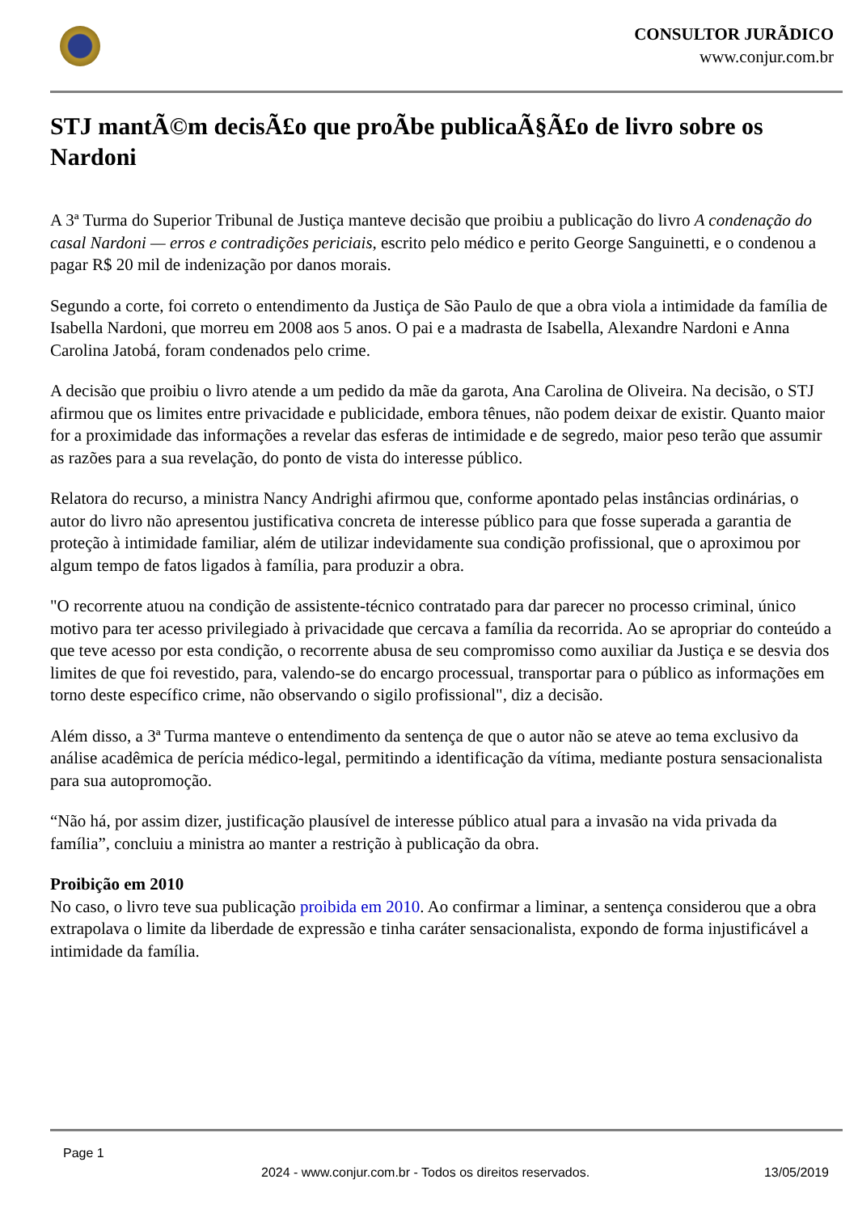CONSULTOR JURÃDICO
www.conjur.com.br
STJ mantÃ©m decisÃ£o que proÃbe publicaÃ§Ã£o de livro sobre os Nardoni
A 3ª Turma do Superior Tribunal de Justiça manteve decisão que proibiu a publicação do livro A condenação do casal Nardoni — erros e contradições periciais, escrito pelo médico e perito George Sanguinetti, e o condenou a pagar R$ 20 mil de indenização por danos morais.
Segundo a corte, foi correto o entendimento da Justiça de São Paulo de que a obra viola a intimidade da família de Isabella Nardoni, que morreu em 2008 aos 5 anos. O pai e a madrasta de Isabella, Alexandre Nardoni e Anna Carolina Jatobá, foram condenados pelo crime.
A decisão que proibiu o livro atende a um pedido da mãe da garota, Ana Carolina de Oliveira. Na decisão, o STJ afirmou que os limites entre privacidade e publicidade, embora tênues, não podem deixar de existir. Quanto maior for a proximidade das informações a revelar das esferas de intimidade e de segredo, maior peso terão que assumir as razões para a sua revelação, do ponto de vista do interesse público.
Relatora do recurso, a ministra Nancy Andrighi afirmou que, conforme apontado pelas instâncias ordinárias, o autor do livro não apresentou justificativa concreta de interesse público para que fosse superada a garantia de proteção à intimidade familiar, além de utilizar indevidamente sua condição profissional, que o aproximou por algum tempo de fatos ligados à família, para produzir a obra.
"O recorrente atuou na condição de assistente-técnico contratado para dar parecer no processo criminal, único motivo para ter acesso privilegiado à privacidade que cercava a família da recorrida. Ao se apropriar do conteúdo a que teve acesso por esta condição, o recorrente abusa de seu compromisso como auxiliar da Justiça e se desvia dos limites de que foi revestido, para, valendo-se do encargo processual, transportar para o público as informações em torno deste específico crime, não observando o sigilo profissional", diz a decisão.
Além disso, a 3ª Turma manteve o entendimento da sentença de que o autor não se ateve ao tema exclusivo da análise acadêmica de perícia médico-legal, permitindo a identificação da vítima, mediante postura sensacionalista para sua autopromoção.
“Não há, por assim dizer, justificação plausível de interesse público atual para a invasão na vida privada da família”, concluiu a ministra ao manter a restrição à publicação da obra.
Proibição em 2010
No caso, o livro teve sua publicação proibida em 2010. Ao confirmar a liminar, a sentença considerou que a obra extrapolava o limite da liberdade de expressão e tinha caráter sensacionalista, expondo de forma injustificável a intimidade da família.
Page 1
2024 - www.conjur.com.br - Todos os direitos reservados. 13/05/2019